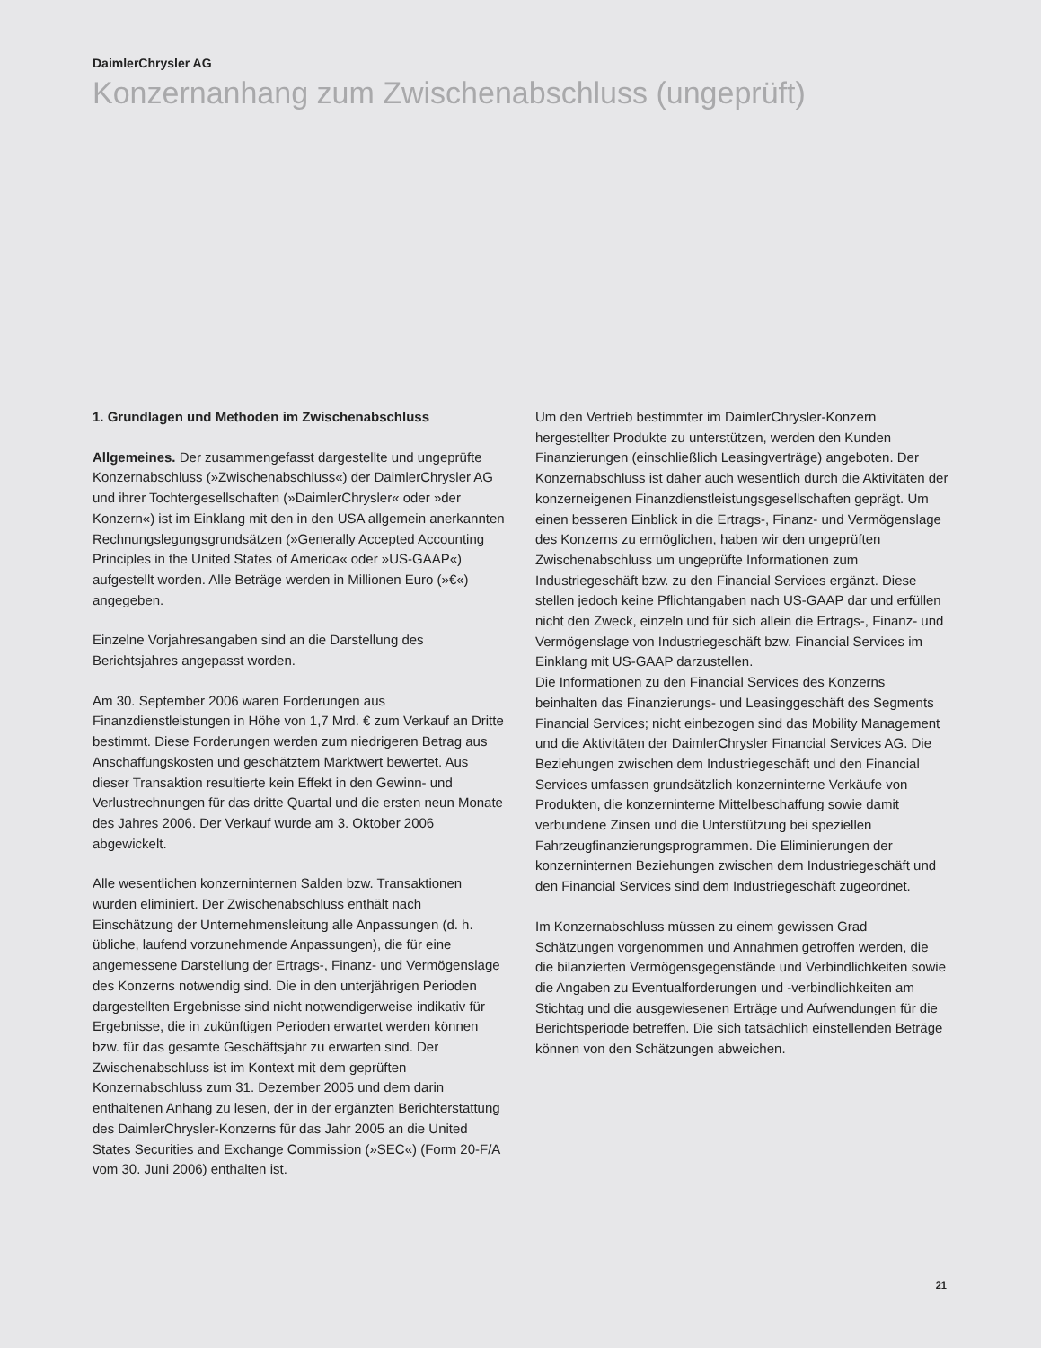DaimlerChrysler AG
Konzernanhang zum Zwischenabschluss (ungeprüft)
1. Grundlagen und Methoden im Zwischenabschluss
Allgemeines. Der zusammengefasst dargestellte und ungeprüfte Konzernabschluss (»Zwischenabschluss«) der DaimlerChrysler AG und ihrer Tochtergesellschaften (»DaimlerChrysler« oder »der Konzern«) ist im Einklang mit den in den USA allgemein anerkannten Rechnungslegungsgrundsätzen (»Generally Accepted Accounting Principles in the United States of America« oder »US-GAAP«) aufgestellt worden. Alle Beträge werden in Millionen Euro (»€«) angegeben.
Einzelne Vorjahresangaben sind an die Darstellung des Berichtsjahres angepasst worden.
Am 30. September 2006 waren Forderungen aus Finanzdienstleistungen in Höhe von 1,7 Mrd. € zum Verkauf an Dritte bestimmt. Diese Forderungen werden zum niedrigeren Betrag aus Anschaffungskosten und geschätztem Marktwert bewertet. Aus dieser Transaktion resultierte kein Effekt in den Gewinn- und Verlustrechnungen für das dritte Quartal und die ersten neun Monate des Jahres 2006. Der Verkauf wurde am 3. Oktober 2006 abgewickelt.
Alle wesentlichen konzerninternen Salden bzw. Transaktionen wurden eliminiert. Der Zwischenabschluss enthält nach Einschätzung der Unternehmensleitung alle Anpassungen (d. h. übliche, laufend vorzunehmende Anpassungen), die für eine angemessene Darstellung der Ertrags-, Finanz- und Vermögenslage des Konzerns notwendig sind. Die in den unterjährigen Perioden dargestellten Ergebnisse sind nicht notwendigerweise indikativ für Ergebnisse, die in zukünftigen Perioden erwartet werden können bzw. für das gesamte Geschäftsjahr zu erwarten sind. Der Zwischenabschluss ist im Kontext mit dem geprüften Konzernabschluss zum 31. Dezember 2005 und dem darin enthaltenen Anhang zu lesen, der in der ergänzten Berichterstattung des DaimlerChrysler-Konzerns für das Jahr 2005 an die United States Securities and Exchange Commission (»SEC«) (Form 20-F/A vom 30. Juni 2006) enthalten ist.
Um den Vertrieb bestimmter im DaimlerChrysler-Konzern hergestellter Produkte zu unterstützen, werden den Kunden Finanzierungen (einschließlich Leasingverträge) angeboten. Der Konzernabschluss ist daher auch wesentlich durch die Aktivitäten der konzerneigenen Finanzdienstleistungsgesellschaften geprägt. Um einen besseren Einblick in die Ertrags-, Finanz- und Vermögenslage des Konzerns zu ermöglichen, haben wir den ungeprüften Zwischenabschluss um ungeprüfte Informationen zum Industriegeschäft bzw. zu den Financial Services ergänzt. Diese stellen jedoch keine Pflichtangaben nach US-GAAP dar und erfüllen nicht den Zweck, einzeln und für sich allein die Ertrags-, Finanz- und Vermögenslage von Industriegeschäft bzw. Financial Services im Einklang mit US-GAAP darzustellen.
Die Informationen zu den Financial Services des Konzerns beinhalten das Finanzierungs- und Leasinggeschäft des Segments Financial Services; nicht einbezogen sind das Mobility Management und die Aktivitäten der DaimlerChrysler Financial Services AG. Die Beziehungen zwischen dem Industriegeschäft und den Financial Services umfassen grundsätzlich konzerninterne Verkäufe von Produkten, die konzerninterne Mittelbeschaffung sowie damit verbundene Zinsen und die Unterstützung bei speziellen Fahrzeugfinanzierungsprogrammen. Die Eliminierungen der konzerninternen Beziehungen zwischen dem Industriegeschäft und den Financial Services sind dem Industriegeschäft zugeordnet.
Im Konzernabschluss müssen zu einem gewissen Grad Schätzungen vorgenommen und Annahmen getroffen werden, die die bilanzierten Vermögensgegenstände und Verbindlichkeiten sowie die Angaben zu Eventualforderungen und -verbindlichkeiten am Stichtag und die ausgewiesenen Erträge und Aufwendungen für die Berichtsperiode betreffen. Die sich tatsächlich einstellenden Beträge können von den Schätzungen abweichen.
21